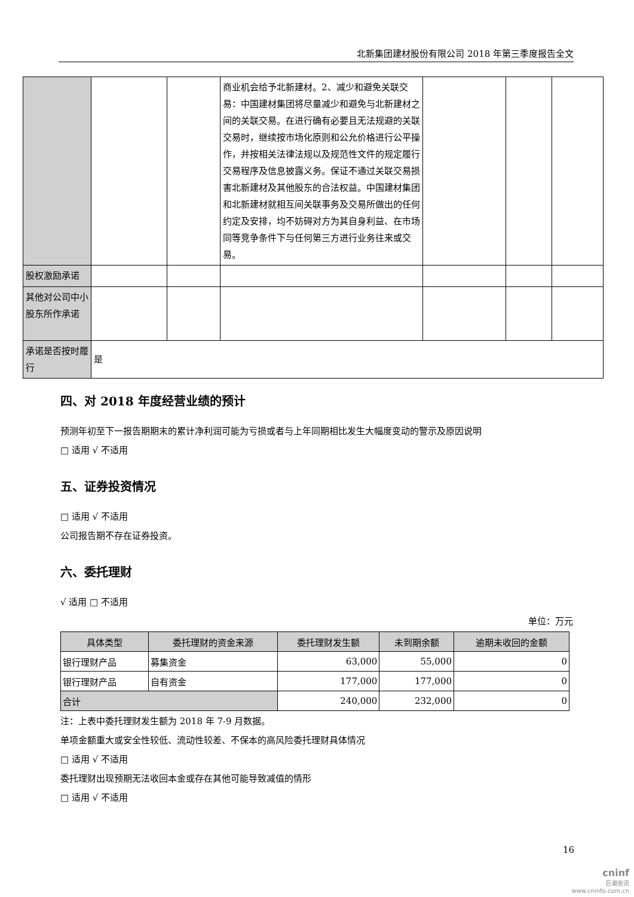北新集团建材股份有限公司 2018 年第三季度报告全文
| | | | 商业机会给予北新建材。2、减少和避免关联交易：中国建材集团将尽量减少和避免与北新建材之间的关联交易。在进行确有必要且无法规避的关联交易时，继续按市场化原则和公允价格进行公平操作，并按相关法律法规以及规范性文件的规定履行交易程序及信息披露义务。保证不通过关联交易损害北新建材及其他股东的合法权益。中国建材集团和北新建材就相互间关联事务及交易所做出的任何约定及安排，均不妨碍对方为其自身利益、在市场同等竞争条件下与任何第三方进行业务往来或交易。 | | | |
| 股权激励承诺 | | | | | | |
| 其他对公司中小股东所作承诺 | | | | | | |
| 承诺是否按时履行 | 是 | | | | | |
四、对 2018 年度经营业绩的预计
预测年初至下一报告期期末的累计净利润可能为亏损或者与上年同期相比发生大幅度变动的警示及原因说明
□ 适用 √ 不适用
五、证券投资情况
□ 适用 √ 不适用
公司报告期不存在证券投资。
六、委托理财
√ 适用 □ 不适用
单位：万元
| 具体类型 | 委托理财的资金来源 | 委托理财发生额 | 未到期余额 | 逾期未收回的金额 |
| --- | --- | --- | --- | --- |
| 银行理财产品 | 募集资金 | 63,000 | 55,000 | 0 |
| 银行理财产品 | 自有资金 | 177,000 | 177,000 | 0 |
| 合计 | | 240,000 | 232,000 | 0 |
注：上表中委托理财发生额为 2018 年 7-9 月数据。
单项金额重大或安全性较低、流动性较差、不保本的高风险委托理财具体情况
□ 适用 √ 不适用
委托理财出现预期无法收回本金或存在其他可能导致减值的情形
□ 适用 √ 不适用
16
cninf
巨潮资讯
www.cninfo.com.cn